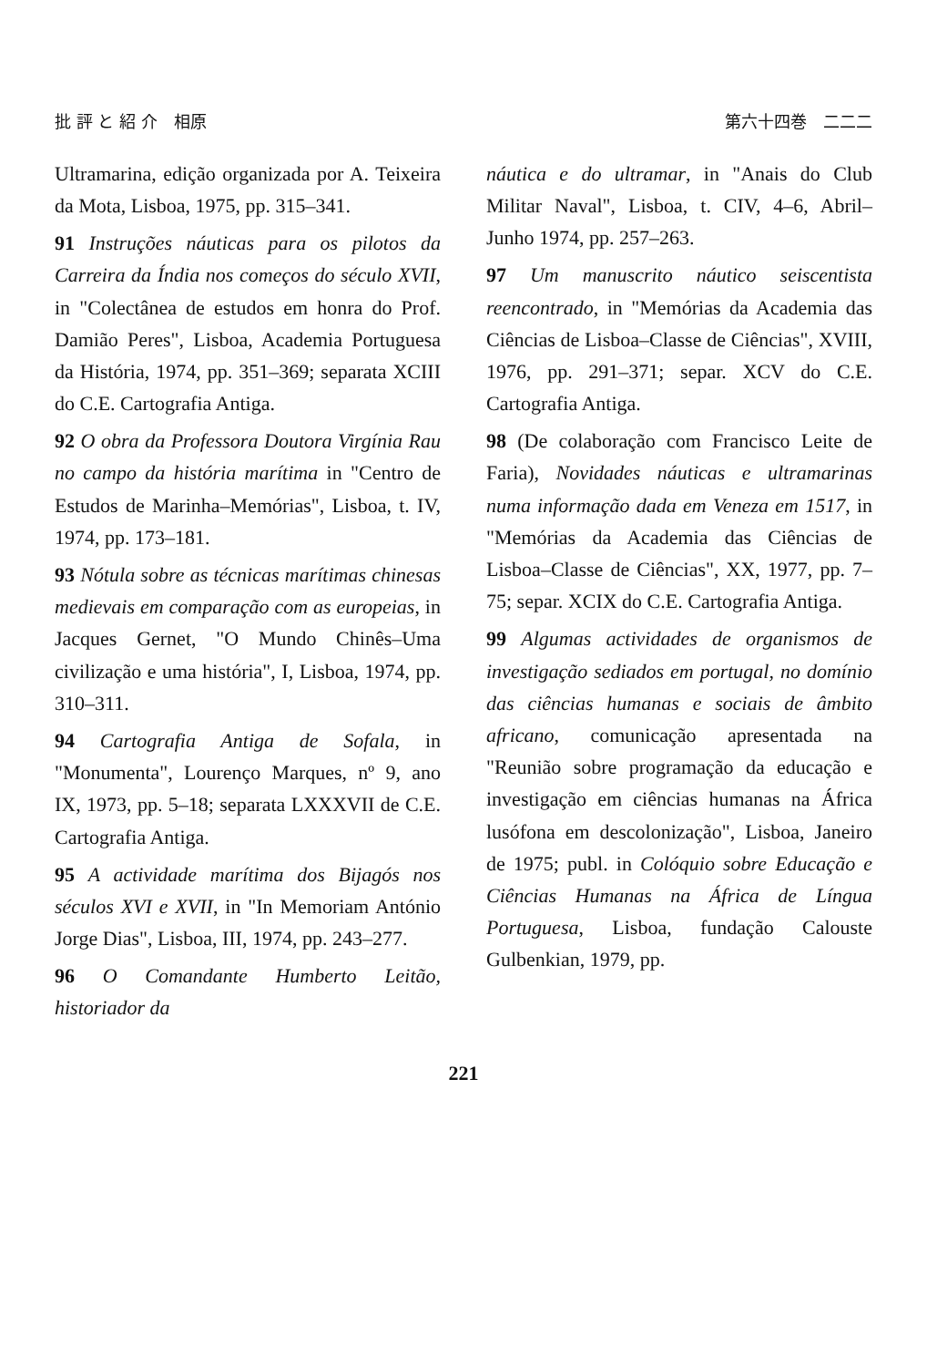批 評 と 紹 介　相原 第六十四巻　二二二
Ultramarina, edição organizada por A. Teixeira da Mota, Lisboa, 1975, pp. 315–341.
91 Instruções náuticas para os pilotos da Carreira da Índia nos começos do século XVII, in "Colectânea de estudos em honra do Prof. Damião Peres", Lisboa, Academia Portuguesa da História, 1974, pp. 351–369; separata XCIII do C.E. Cartografia Antiga.
92 O obra da Professora Doutora Virgínia Rau no campo da história marítima in "Centro de Estudos de Marinha–Memórias", Lisboa, t. IV, 1974, pp. 173–181.
93 Nótula sobre as técnicas marítimas chinesas medievais em comparação com as europeias, in Jacques Gernet, "O Mundo Chinês–Uma civilização e uma história", I, Lisboa, 1974, pp. 310–311.
94 Cartografia Antiga de Sofala, in "Monumenta", Lourenço Marques, nº 9, ano IX, 1973, pp. 5–18; separata LXXXVII de C.E. Cartografia Antiga.
95 A actividade marítima dos Bijagós nos séculos XVI e XVII, in "In Memoriam António Jorge Dias", Lisboa, III, 1974, pp. 243–277.
96 O Comandante Humberto Leitão, historiador da
náutica e do ultramar, in "Anais do Club Militar Naval", Lisboa, t. CIV, 4–6, Abril–Junho 1974, pp. 257–263.
97 Um manuscrito náutico seiscentista reencontrado, in "Memórias da Academia das Ciências de Lisboa–Classe de Ciências", XVIII, 1976, pp. 291–371; separ. XCV do C.E. Cartografia Antiga.
98 (De colaboração com Francisco Leite de Faria), Novidades náuticas e ultramarinas numa informação dada em Veneza em 1517, in "Memórias da Academia das Ciências de Lisboa–Classe de Ciências", XX, 1977, pp. 7–75; separ. XCIX do C.E. Cartografia Antiga.
99 Algumas actividades de organismos de investigação sediados em portugal, no domínio das ciências humanas e sociais de âmbito africano, comunicação apresentada na "Reunião sobre programação da educação e investigação em ciências humanas na África lusófona em descolonização", Lisboa, Janeiro de 1975; publ. in Colóquio sobre Educação e Ciências Humanas na África de Língua Portuguesa, Lisboa, fundação Calouste Gulbenkian, 1979, pp.
221